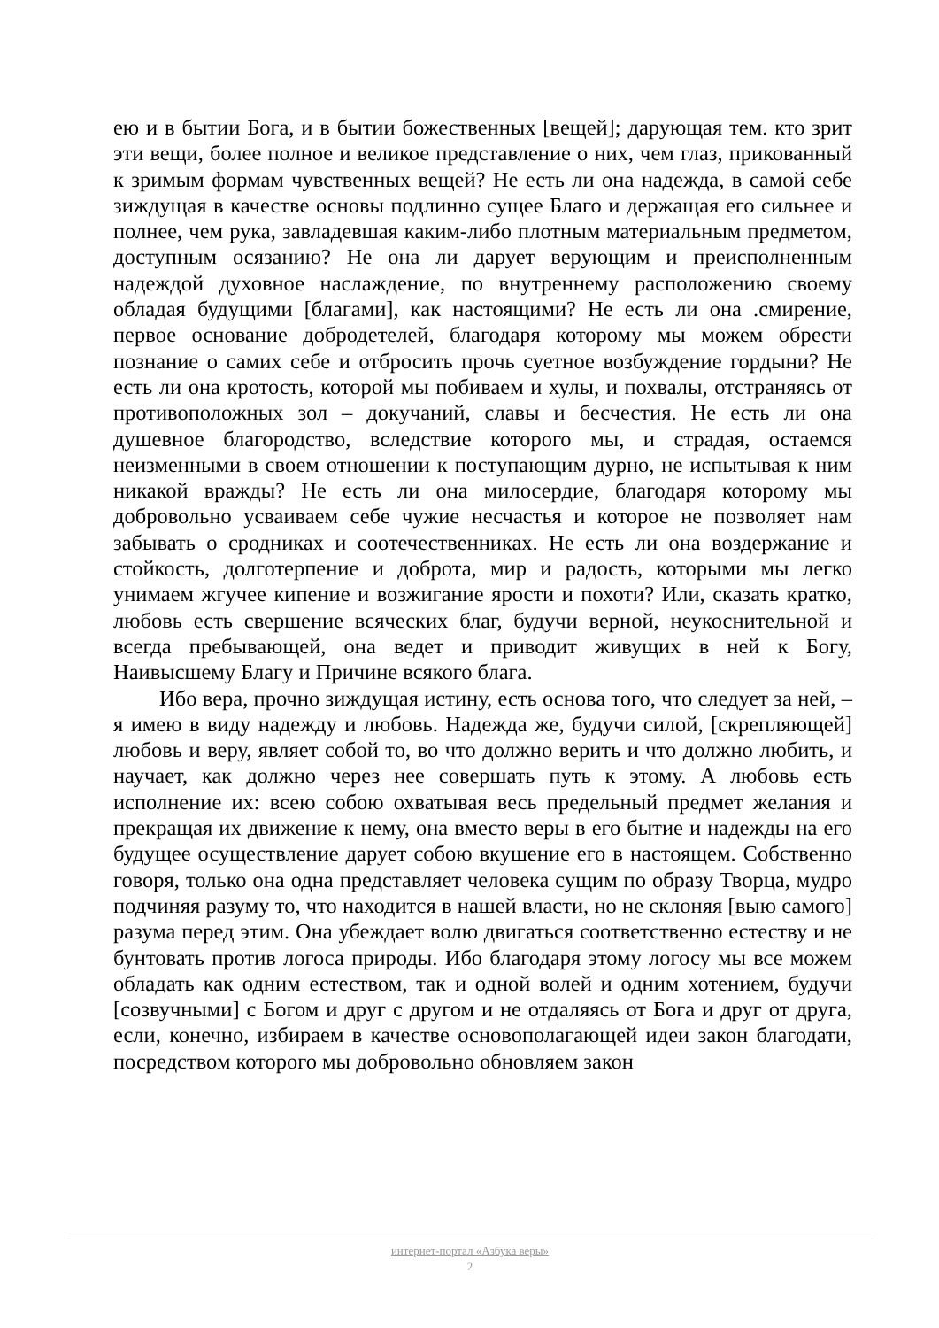ею и в бытии Бога, и в бытии божественных [вещей]; дарующая тем. кто зрит эти вещи, более полное и великое представление о них, чем глаз, прикованный к зримым формам чувственных вещей? Не есть ли она надежда, в самой себе зиждущая в качестве основы подлинно сущее Благо и держащая его сильнее и полнее, чем рука, завладевшая каким-либо плотным материальным предметом, доступным осязанию? Не она ли дарует верующим и преисполненным надеждой духовное наслаждение, по внутреннему расположению своему обладая будущими [благами], как настоящими? Не есть ли она .смирение, первое основание добродетелей, благодаря которому мы можем обрести познание о самих себе и отбросить прочь суетное возбуждение гордыни? Не есть ли она кротость, которой мы побиваем и хулы, и похвалы, отстраняясь от противоположных зол – докучаний, славы и бесчестия. Не есть ли она душевное благородство, вследствие которого мы, и страдая, остаемся неизменными в своем отношении к поступающим дурно, не испытывая к ним никакой вражды? Не есть ли она милосердие, благодаря которому мы добровольно усваиваем себе чужие несчастья и которое не позволяет нам забывать о сродниках и соотечественниках. Не есть ли она воздержание и стойкость, долготерпение и доброта, мир и радость, которыми мы легко унимаем жгучее кипение и возжигание ярости и похоти? Или, сказать кратко, любовь есть свершение всяческих благ, будучи верной, неукоснительной и всегда пребывающей, она ведет и приводит живущих в ней к Богу, Наивысшему Благу и Причине всякого блага.
Ибо вера, прочно зиждущая истину, есть основа того, что следует за ней, – я имею в виду надежду и любовь. Надежда же, будучи силой, [скрепляющей] любовь и веру, являет собой то, во что должно верить и что должно любить, и научает, как должно через нее совершать путь к этому. А любовь есть исполнение их: всею собою охватывая весь предельный предмет желания и прекращая их движение к нему, она вместо веры в его бытие и надежды на его будущее осуществление дарует собою вкушение его в настоящем. Собственно говоря, только она одна представляет человека сущим по образу Творца, мудро подчиняя разуму то, что находится в нашей власти, но не склоняя [выю самого] разума перед этим. Она убеждает волю двигаться соответственно естеству и не бунтовать против логоса природы. Ибо благодаря этому логосу мы все можем обладать как одним естеством, так и одной волей и одним хотением, будучи [созвучными] с Богом и друг с другом и не отдаляясь от Бога и друг от друга, если, конечно, избираем в качестве основополагающей идеи закон благодати, посредством которого мы добровольно обновляем закон
интернет-портал «Азбука веры»
2